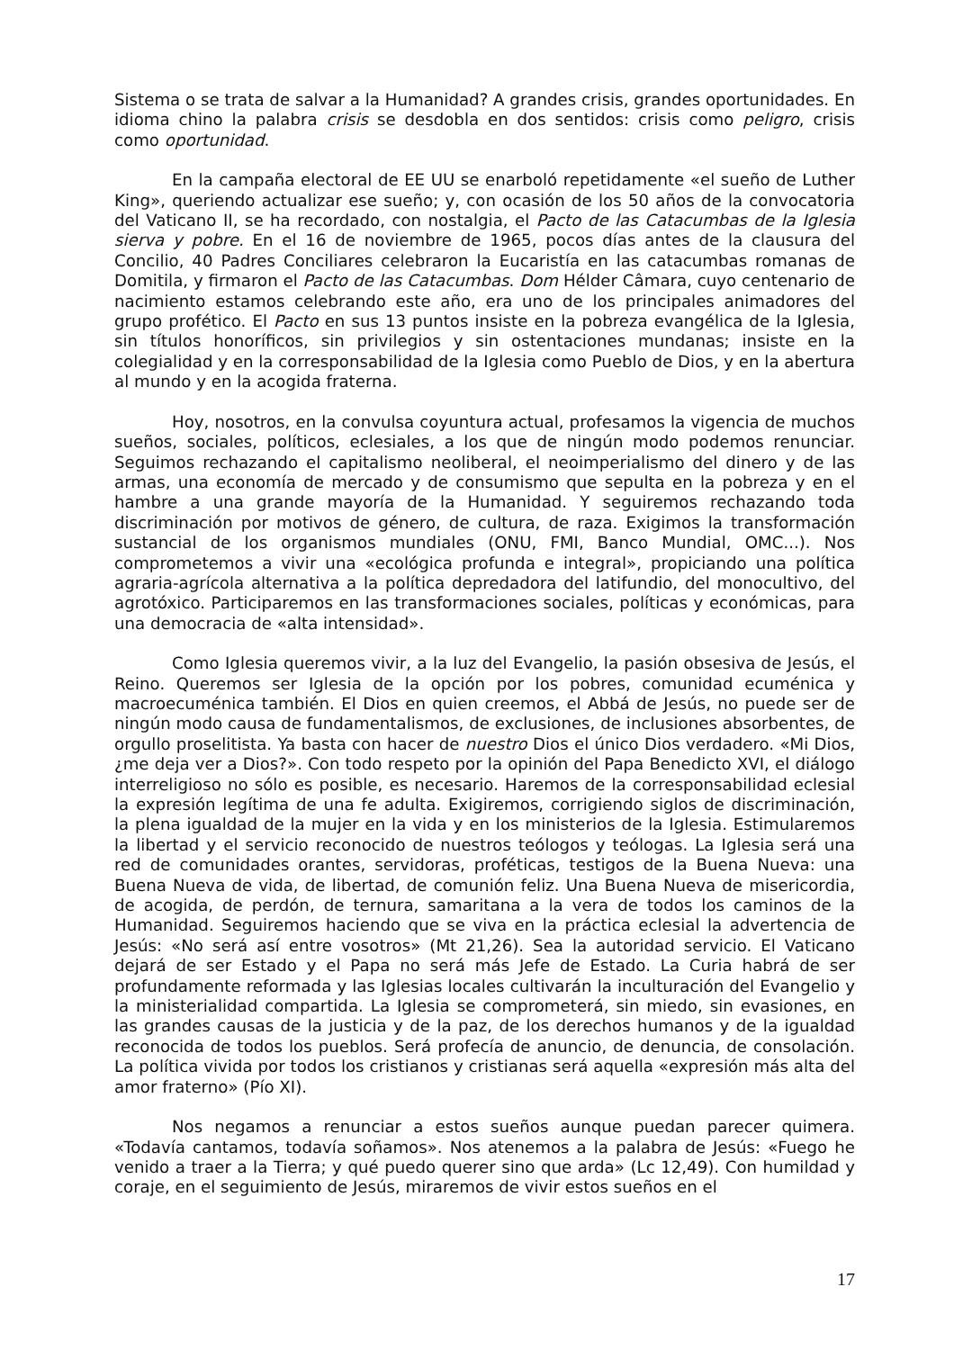Sistema o se trata de salvar a la Humanidad? A grandes crisis, grandes oportunidades. En idioma chino la palabra crisis se desdobla en dos sentidos: crisis como peligro, crisis como oportunidad.
En la campaña electoral de EE UU se enarboló repetidamente «el sueño de Luther King», queriendo actualizar ese sueño; y, con ocasión de los 50 años de la convocatoria del Vaticano II, se ha recordado, con nostalgia, el Pacto de las Catacumbas de la Iglesia sierva y pobre. En el 16 de noviembre de 1965, pocos días antes de la clausura del Concilio, 40 Padres Conciliares celebraron la Eucaristía en las catacumbas romanas de Domitila, y firmaron el Pacto de las Catacumbas. Dom Hélder Câmara, cuyo centenario de nacimiento estamos celebrando este año, era uno de los principales animadores del grupo profético. El Pacto en sus 13 puntos insiste en la pobreza evangélica de la Iglesia, sin títulos honoríficos, sin privilegios y sin ostentaciones mundanas; insiste en la colegialidad y en la corresponsabilidad de la Iglesia como Pueblo de Dios, y en la abertura al mundo y en la acogida fraterna.
Hoy, nosotros, en la convulsa coyuntura actual, profesamos la vigencia de muchos sueños, sociales, políticos, eclesiales, a los que de ningún modo podemos renunciar. Seguimos rechazando el capitalismo neoliberal, el neoimperialismo del dinero y de las armas, una economía de mercado y de consumismo que sepulta en la pobreza y en el hambre a una grande mayoría de la Humanidad. Y seguiremos rechazando toda discriminación por motivos de género, de cultura, de raza. Exigimos la transformación sustancial de los organismos mundiales (ONU, FMI, Banco Mundial, OMC...). Nos comprometemos a vivir una «ecológica profunda e integral», propiciando una política agraria-agrícola alternativa a la política depredadora del latifundio, del monocultivo, del agrotóxico. Participaremos en las transformaciones sociales, políticas y económicas, para una democracia de «alta intensidad».
Como Iglesia queremos vivir, a la luz del Evangelio, la pasión obsesiva de Jesús, el Reino. Queremos ser Iglesia de la opción por los pobres, comunidad ecuménica y macroecuménica también. El Dios en quien creemos, el Abbá de Jesús, no puede ser de ningún modo causa de fundamentalismos, de exclusiones, de inclusiones absorbentes, de orgullo proselitista. Ya basta con hacer de nuestro Dios el único Dios verdadero. «Mi Dios, ¿me deja ver a Dios?». Con todo respeto por la opinión del Papa Benedicto XVI, el diálogo interreligioso no sólo es posible, es necesario. Haremos de la corresponsabilidad eclesial la expresión legítima de una fe adulta. Exigiremos, corrigiendo siglos de discriminación, la plena igualdad de la mujer en la vida y en los ministerios de la Iglesia. Estimularemos la libertad y el servicio reconocido de nuestros teólogos y teólogas. La Iglesia será una red de comunidades orantes, servidoras, proféticas, testigos de la Buena Nueva: una Buena Nueva de vida, de libertad, de comunión feliz. Una Buena Nueva de misericordia, de acogida, de perdón, de ternura, samaritana a la vera de todos los caminos de la Humanidad. Seguiremos haciendo que se viva en la práctica eclesial la advertencia de Jesús: «No será así entre vosotros» (Mt 21,26). Sea la autoridad servicio. El Vaticano dejará de ser Estado y el Papa no será más Jefe de Estado. La Curia habrá de ser profundamente reformada y las Iglesias locales cultivarán la inculturación del Evangelio y la ministerialidad compartida. La Iglesia se comprometerá, sin miedo, sin evasiones, en las grandes causas de la justicia y de la paz, de los derechos humanos y de la igualdad reconocida de todos los pueblos. Será profecía de anuncio, de denuncia, de consolación. La política vivida por todos los cristianos y cristianas será aquella «expresión más alta del amor fraterno» (Pío XI).
Nos negamos a renunciar a estos sueños aunque puedan parecer quimera. «Todavía cantamos, todavía soñamos». Nos atenemos a la palabra de Jesús: «Fuego he venido a traer a la Tierra; y qué puedo querer sino que arda» (Lc 12,49). Con humildad y coraje, en el seguimiento de Jesús, miraremos de vivir estos sueños en el
17